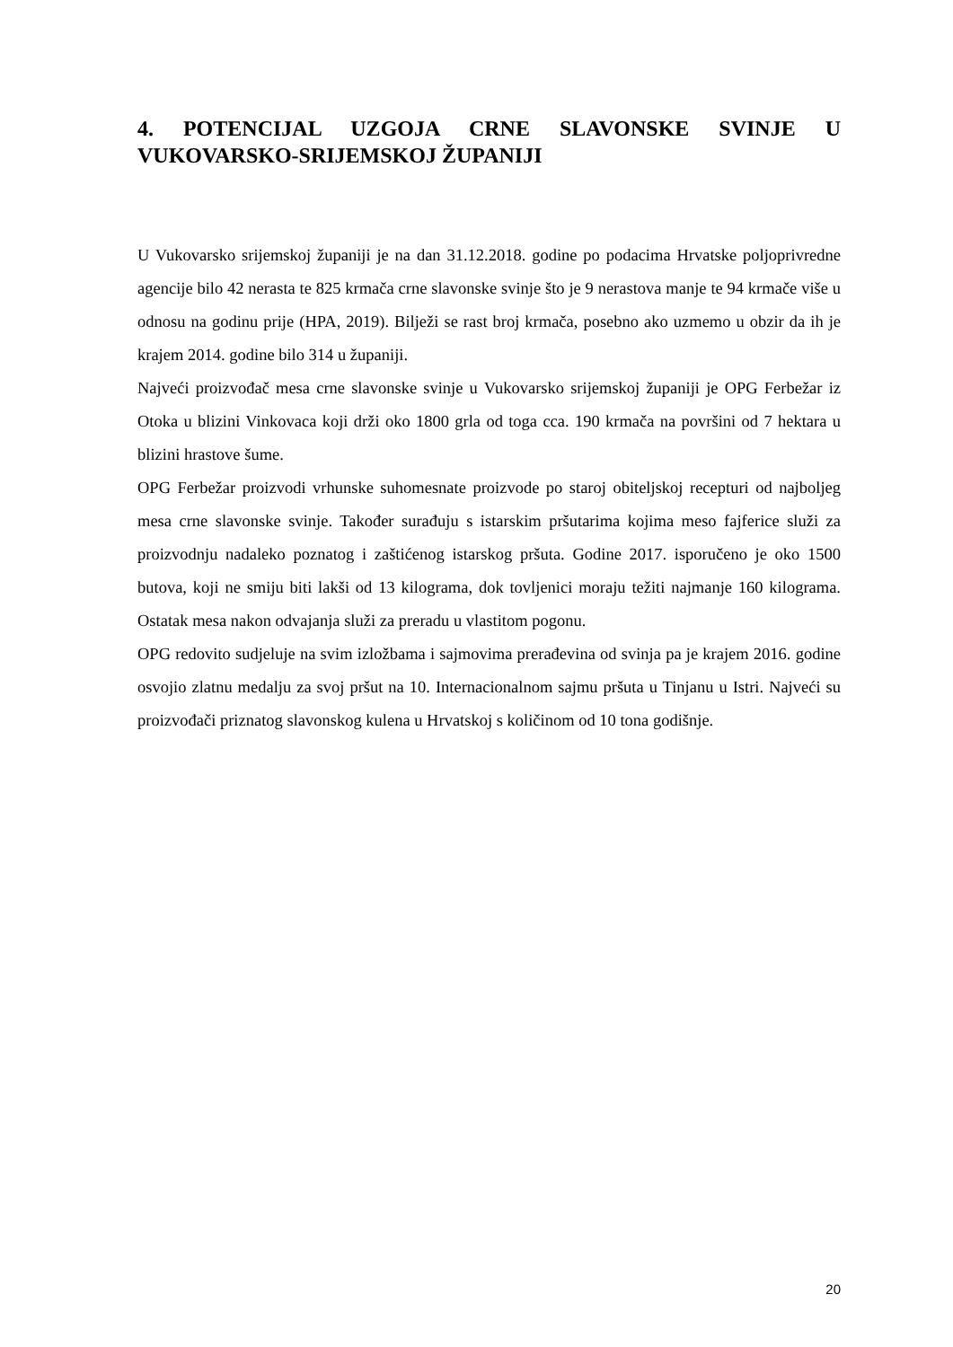4. POTENCIJAL UZGOJA CRNE SLAVONSKE SVINJE U VUKOVARSKO-SRIJEMSKOJ ŽUPANIJI
U Vukovarsko srijemskoj županiji je na dan 31.12.2018. godine po podacima Hrvatske poljoprivredne agencije bilo 42 nerasta te 825 krmača crne slavonske svinje što je 9 nerastova manje te 94 krmače više u odnosu na godinu prije (HPA, 2019). Bilježi se rast broj krmača, posebno ako uzmemo u obzir da ih je krajem 2014. godine bilo 314 u županiji.
Najveći proizvođač mesa crne slavonske svinje u Vukovarsko srijemskoj županiji je OPG Ferbežar iz Otoka u blizini Vinkovaca koji drži oko 1800 grla od toga cca. 190 krmača na površini od 7 hektara u blizini hrastove šume.
OPG Ferbežar proizvodi vrhunske suhomesnate proizvode po staroj obiteljskoj recepturi od najboljeg mesa crne slavonske svinje. Također surađuju s istarskim pršutarima kojima meso fajferice služi za proizvodnju nadaleko poznatog i zaštićenog istarskog pršuta. Godine 2017. isporučeno je oko 1500 butova, koji ne smiju biti lakši od 13 kilograma, dok tovljenici moraju težiti najmanje 160 kilograma. Ostatak mesa nakon odvajanja služi za preradu u vlastitom pogonu.
OPG redovito sudjeluje na svim izložbama i sajmovima prerađevina od svinja pa je krajem 2016. godine osvojio zlatnu medalju za svoj pršut na 10. Internacionalnom sajmu pršuta u Tinjanu u Istri. Najveći su proizvođači priznatog slavonskog kulena u Hrvatskoj s količinom od 10 tona godišnje.
20